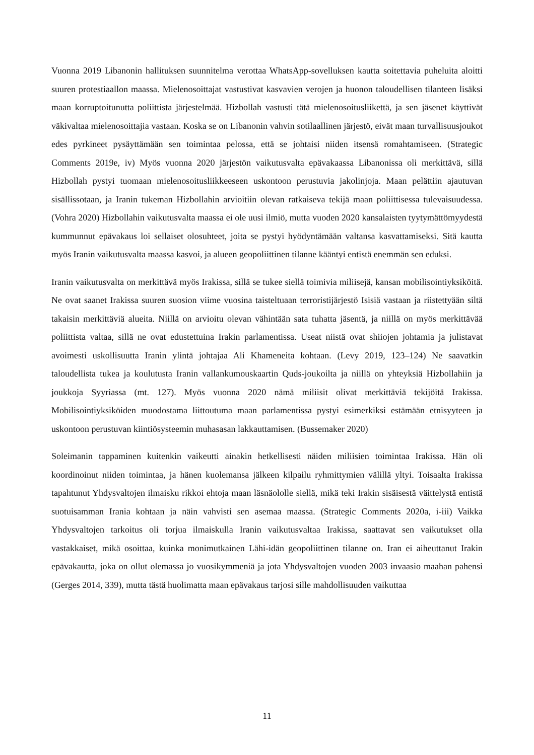Vuonna 2019 Libanonin hallituksen suunnitelma verottaa WhatsApp-sovelluksen kautta soitettavia puheluita aloitti suuren protestiaallon maassa. Mielenosoittajat vastustivat kasvavien verojen ja huonon taloudellisen tilanteen lisäksi maan korruptoitunutta poliittista järjestelmää. Hizbollah vastusti tätä mielenosoitusliikettä, ja sen jäsenet käyttivät väkivaltaa mielenosoittajia vastaan. Koska se on Libanonin vahvin sotilaallinen järjestö, eivät maan turvallisuusjoukot edes pyrkineet pysäyttämään sen toimintaa pelossa, että se johtaisi niiden itsensä romahtamiseen. (Strategic Comments 2019e, iv) Myös vuonna 2020 järjestön vaikutusvalta epävakaassa Libanonissa oli merkittävä, sillä Hizbollah pystyi tuomaan mielenosoitusliikkeeseen uskontoon perustuvia jakolinjoja. Maan pelättiin ajautuvan sisällissotaan, ja Iranin tukeman Hizbollahin arvioitiin olevan ratkaiseva tekijä maan poliittisessa tulevaisuudessa. (Vohra 2020) Hizbollahin vaikutusvalta maassa ei ole uusi ilmiö, mutta vuoden 2020 kansalaisten tyytymättömyydestä kummunnut epävakaus loi sellaiset olosuhteet, joita se pystyi hyödyntämään valtansa kasvattamiseksi. Sitä kautta myös Iranin vaikutusvalta maassa kasvoi, ja alueen geopoliittinen tilanne kääntyi entistä enemmän sen eduksi.
Iranin vaikutusvalta on merkittävä myös Irakissa, sillä se tukee siellä toimivia miliisejä, kansan mobilisointiyksiköitä. Ne ovat saanet Irakissa suuren suosion viime vuosina taisteltuaan terroristijärjestö Isisiä vastaan ja riistettyään siltä takaisin merkittäviä alueita. Niillä on arvioitu olevan vähintään sata tuhatta jäsentä, ja niillä on myös merkittävää poliittista valtaa, sillä ne ovat edustettuina Irakin parlamentissa. Useat niistä ovat shiiojen johtamia ja julistavat avoimesti uskollisuutta Iranin ylintä johtajaa Ali Khameneita kohtaan. (Levy 2019, 123–124) Ne saavatkin taloudellista tukea ja koulutusta Iranin vallankumouskaartin Quds-joukoilta ja niillä on yhteyksiä Hizbollahiin ja joukkoja Syyriassa (mt. 127). Myös vuonna 2020 nämä miliisit olivat merkittäviä tekijöitä Irakissa. Mobilisointiyksiköiden muodostama liittoutuma maan parlamentissa pystyi esimerkiksi estämään etnisyyteen ja uskontoon perustuvan kiintiösysteemin muhasasan lakkauttamisen. (Bussemaker 2020)
Soleimanin tappaminen kuitenkin vaikeutti ainakin hetkellisesti näiden miliisien toimintaa Irakissa. Hän oli koordinoinut niiden toimintaa, ja hänen kuolemansa jälkeen kilpailu ryhmittymien välillä yltyi. Toisaalta Irakissa tapahtunut Yhdysvaltojen ilmaisku rikkoi ehtoja maan läsnäololle siellä, mikä teki Irakin sisäisestä väittelystä entistä suotuisamman Irania kohtaan ja näin vahvisti sen asemaa maassa. (Strategic Comments 2020a, i-iii) Vaikka Yhdysvaltojen tarkoitus oli torjua ilmaiskulla Iranin vaikutusvaltaa Irakissa, saattavat sen vaikutukset olla vastakkaiset, mikä osoittaa, kuinka monimutkainen Lähi-idän geopoliittinen tilanne on. Iran ei aiheuttanut Irakin epävakautta, joka on ollut olemassa jo vuosikymmeniä ja jota Yhdysvaltojen vuoden 2003 invaasio maahan pahensi (Gerges 2014, 339), mutta tästä huolimatta maan epävakaus tarjosi sille mahdollisuuden vaikuttaa
11